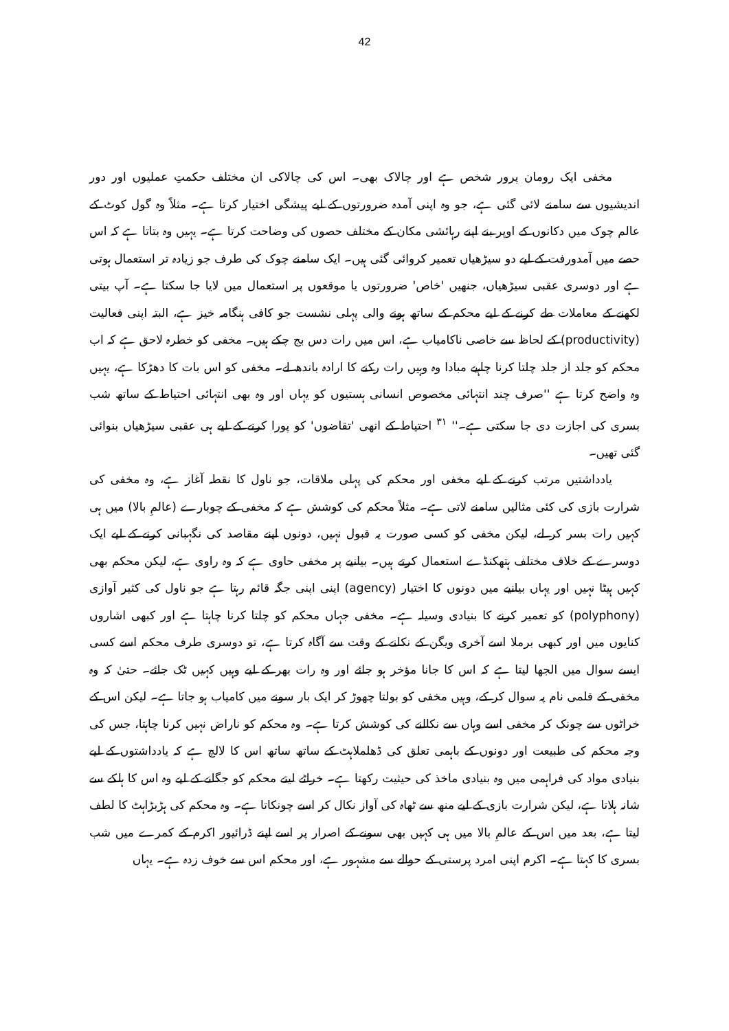42
مخفی ایک رومان پرور شخص ہے اور چالاک بھی۔ اس کی چالاکی ان مختلف حکمتِ عملیوں اور دور اندیشیوں سے سامنے لائی گئی ہے، جو وہ اپنی آمدہ ضرورتوں کے لیے پیشگی اختیار کرتا ہے۔ مثلاً وہ گول کوٹ کے عالم چوک میں دکانوں کے اوپر بنے اپنے رہائشی مکان کے مختلف حصوں کی وضاحت کرتا ہے۔ یہیں وہ بتاتا ہے کہ اس حصے میں آمدورفت کے لیے دو سیڑھیاں تعمیر کروائی گئی ہیں۔ ایک سامنے چوک کی طرف جو زیادہ تر استعمال ہوتی ہے اور دوسری عقبی سیڑھیاں، جنھیں 'خاص' ضرورتوں یا موقعوں پر استعمال میں لایا جا سکتا ہے۔ آپ بیتی لکھنے کے معاملات طے کرنے کے لیے محکم کے ساتھ ہونے والی پہلی نشست جو کافی ہنگامہ خیز ہے، البتہ اپنی فعالیت (productivity) کے لحاظ سے خاصی ناکامیاب ہے، اس میں رات دس بج چکے ہیں۔ مخفی کو خطرہ لاحق ہے کہ اب محکم کو جلد از جلد چلتا کرنا چاہیے مبادا وہ وہیں رات رکنے کا ارادہ باندھ لے۔ مخفی کو اس بات کا دھڑکا ہے، یہیں وہ واضح کرتا ہے ''صرف چند انتہائی مخصوص انسانی ہستیوں کو یہاں اور وہ بھی انتہائی احتیاط کے ساتھ شب بسری کی اجازت دی جا سکتی ہے۔'' <sup>۳۱</sup> احتیاط کے انھی 'تقاضوں' کو پورا کرنے کے لیے ہی عقبی سیڑھیاں بنوائی گئی تھیں۔
یادداشتیں مرتب کرنے کے لیے مخفی اور محکم کی پہلی ملاقات، جو ناول کا نقطہ آغاز ہے، وہ مخفی کی شرارت بازی کی کئی مثالیں سامنے لاتی ہے۔ مثلاً محکم کی کوشش ہے کہ مخفی کے چوبارے (عالمِ بالا) میں ہی کہیں رات بسر کر لے، لیکن مخفی کو کسی صورت یہ قبول نہیں، دونوں اپنے مقاصد کی نگہبانی کرنے کے لیے ایک دوسرے کے خلاف مختلف ہتھکنڈے استعمال کرتے ہیں۔ بیانیے پر مخفی حاوی ہے کہ وہ راوی ہے، لیکن محکم بھی کہیں ہیٹا نہیں اور یہاں بیانیے میں دونوں کا اختیار (agency) اپنی اپنی جگہ قائم رہتا ہے جو ناول کی کثیر آوازی (polyphony) کو تعمیر کرنے کا بنیادی وسیلہ ہے۔ مخفی جہاں محکم کو چلتا کرنا چاہتا ہے اور کبھی اشاروں کنایوں میں اور کبھی برملا اسے آخری ویگن کے نکلنے کے وقت سے آگاہ کرتا ہے، تو دوسری طرف محکم اسے کسی ایسے سوال میں الجھا لیتا ہے کہ اس کا جانا مؤخر ہو جائے اور وہ رات بھر کے لیے وہیں کہیں ٹک جائے۔ حتیٰ کہ وہ مخفی کے قلمی نام پہ سوال کر کے، وہیں مخفی کو بولتا چھوڑ کر ایک بار سونے میں کامیاب ہو جاتا ہے۔ لیکن اس کے خراٹوں سے چونک کر مخفی اسے وہاں سے نکالنے کی کوشش کرتا ہے۔ وہ محکم کو ناراض نہیں کرنا چاہتا، جس کی وجہ محکم کی طبیعت اور دونوں کے باہمی تعلق کی ڈھلملاہٹ کے ساتھ ساتھ اس کا لالچ ہے کہ یادداشتوں کے لیے بنیادی مواد کی فراہمی میں وہ بنیادی ماخذ کی حیثیت رکھتا ہے۔ خراٹے لیتے محکم کو جگانے کے لیے وہ اس کا ہلکے سے شانہ ہلاتا ہے، لیکن شرارت بازی کے لیے منھ سے ٹھاہ کی آواز نکال کر اسے چونکاتا ہے۔ وہ محکم کی ہڑبڑاہٹ کا لطف لیتا ہے، بعد میں اس کے عالمِ بالا میں ہی کہیں بھی سونے کے اصرار پر اسے اپنے ڈرائیور اکرم کے کمرے میں شب بسری کا کہتا ہے۔ اکرم اپنی امرد پرستی کے حوالے سے مشہور ہے، اور محکم اس سے خوف زدہ ہے۔ یہاں